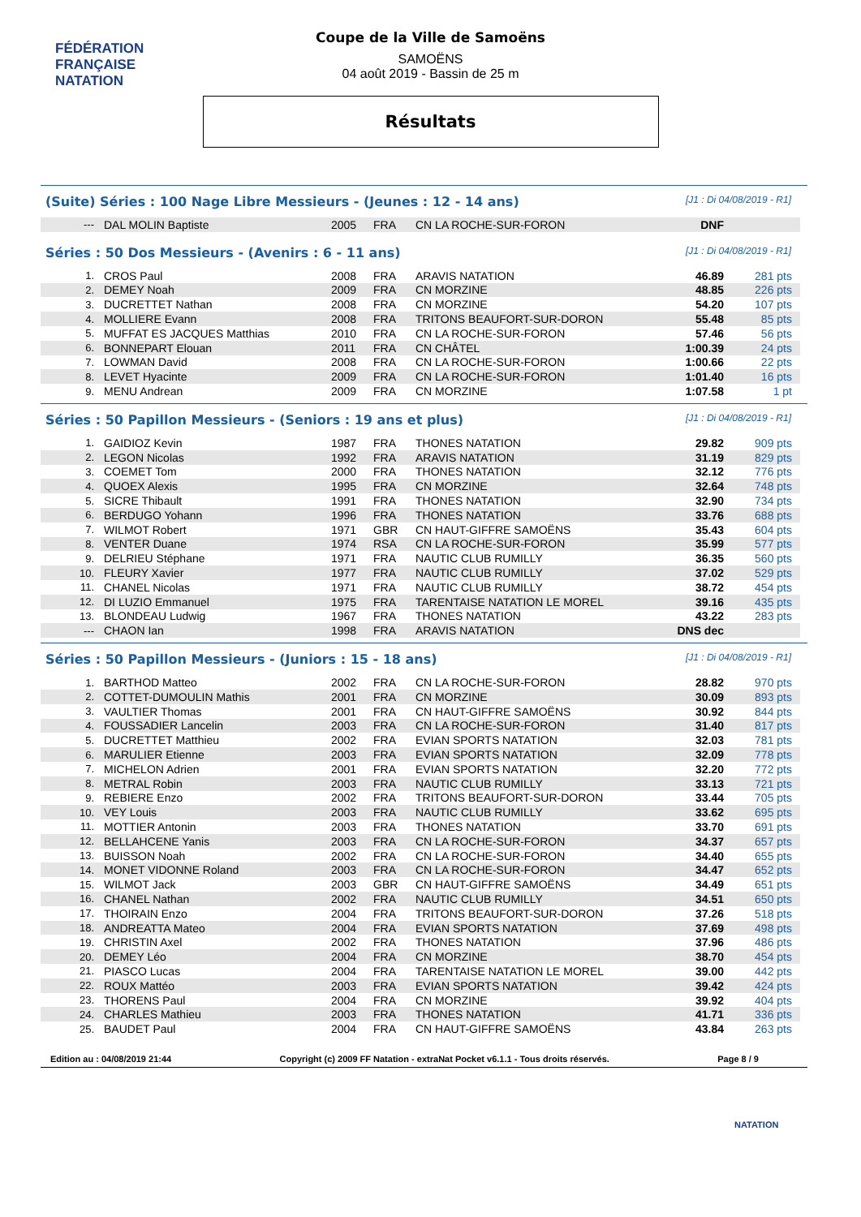FÉDÉRATION FRANÇAISE
NATATION
Coupe de la Ville de Samoëns
SAMOËNS
04 août 2019 - Bassin de 25 m
Résultats
(Suite) Séries : 100 Nage Libre Messieurs - (Jeunes : 12 - 14 ans) [J1 : Di 04/08/2019 - R1]
| --- | DAL MOLIN Baptiste | 2005 | FRA | CN LA ROCHE-SUR-FORON | DNF | |
Séries : 50 Dos Messieurs - (Avenirs : 6 - 11 ans) [J1 : Di 04/08/2019 - R1]
| 1. | CROS Paul | 2008 | FRA | ARAVIS NATATION | 46.89 | 281 pts |
| 2. | DEMEY Noah | 2009 | FRA | CN MORZINE | 48.85 | 226 pts |
| 3. | DUCRETTET Nathan | 2008 | FRA | CN MORZINE | 54.20 | 107 pts |
| 4. | MOLLIERE Evann | 2008 | FRA | TRITONS BEAUFORT-SUR-DORON | 55.48 | 85 pts |
| 5. | MUFFAT ES JACQUES Matthias | 2010 | FRA | CN LA ROCHE-SUR-FORON | 57.46 | 56 pts |
| 6. | BONNEPART Elouan | 2011 | FRA | CN CHÂTEL | 1:00.39 | 24 pts |
| 7. | LOWMAN David | 2008 | FRA | CN LA ROCHE-SUR-FORON | 1:00.66 | 22 pts |
| 8. | LEVET Hyacinte | 2009 | FRA | CN LA ROCHE-SUR-FORON | 1:01.40 | 16 pts |
| 9. | MENU Andrean | 2009 | FRA | CN MORZINE | 1:07.58 | 1 pt |
Séries : 50 Papillon Messieurs - (Seniors : 19 ans et plus) [J1 : Di 04/08/2019 - R1]
| 1. | GAIDIOZ Kevin | 1987 | FRA | THONES NATATION | 29.82 | 909 pts |
| 2. | LEGON Nicolas | 1992 | FRA | ARAVIS NATATION | 31.19 | 829 pts |
| 3. | COEMET Tom | 2000 | FRA | THONES NATATION | 32.12 | 776 pts |
| 4. | QUOEX Alexis | 1995 | FRA | CN MORZINE | 32.64 | 748 pts |
| 5. | SICRE Thibault | 1991 | FRA | THONES NATATION | 32.90 | 734 pts |
| 6. | BERDUGO Yohann | 1996 | FRA | THONES NATATION | 33.76 | 688 pts |
| 7. | WILMOT Robert | 1971 | GBR | CN HAUT-GIFFRE SAMOËNS | 35.43 | 604 pts |
| 8. | VENTER Duane | 1974 | RSA | CN LA ROCHE-SUR-FORON | 35.99 | 577 pts |
| 9. | DELRIEU Stéphane | 1971 | FRA | NAUTIC CLUB RUMILLY | 36.35 | 560 pts |
| 10. | FLEURY Xavier | 1977 | FRA | NAUTIC CLUB RUMILLY | 37.02 | 529 pts |
| 11. | CHANEL Nicolas | 1971 | FRA | NAUTIC CLUB RUMILLY | 38.72 | 454 pts |
| 12. | DI LUZIO Emmanuel | 1975 | FRA | TARENTAISE NATATION LE MOREL | 39.16 | 435 pts |
| 13. | BLONDEAU Ludwig | 1967 | FRA | THONES NATATION | 43.22 | 283 pts |
| --- | CHAON Ian | 1998 | FRA | ARAVIS NATATION | DNS dec | |
Séries : 50 Papillon Messieurs - (Juniors : 15 - 18 ans) [J1 : Di 04/08/2019 - R1]
| 1. | BARTHOD Matteo | 2002 | FRA | CN LA ROCHE-SUR-FORON | 28.82 | 970 pts |
| 2. | COTTET-DUMOULIN Mathis | 2001 | FRA | CN MORZINE | 30.09 | 893 pts |
| 3. | VAULTIER Thomas | 2001 | FRA | CN HAUT-GIFFRE SAMOËNS | 30.92 | 844 pts |
| 4. | FOUSSADIER Lancelin | 2003 | FRA | CN LA ROCHE-SUR-FORON | 31.40 | 817 pts |
| 5. | DUCRETTET Matthieu | 2002 | FRA | EVIAN SPORTS NATATION | 32.03 | 781 pts |
| 6. | MARULIER Etienne | 2003 | FRA | EVIAN SPORTS NATATION | 32.09 | 778 pts |
| 7. | MICHELON Adrien | 2001 | FRA | EVIAN SPORTS NATATION | 32.20 | 772 pts |
| 8. | METRAL Robin | 2003 | FRA | NAUTIC CLUB RUMILLY | 33.13 | 721 pts |
| 9. | REBIERE Enzo | 2002 | FRA | TRITONS BEAUFORT-SUR-DORON | 33.44 | 705 pts |
| 10. | VEY Louis | 2003 | FRA | NAUTIC CLUB RUMILLY | 33.62 | 695 pts |
| 11. | MOTTIER Antonin | 2003 | FRA | THONES NATATION | 33.70 | 691 pts |
| 12. | BELLAHCENE Yanis | 2003 | FRA | CN LA ROCHE-SUR-FORON | 34.37 | 657 pts |
| 13. | BUISSON Noah | 2002 | FRA | CN LA ROCHE-SUR-FORON | 34.40 | 655 pts |
| 14. | MONET VIDONNE Roland | 2003 | FRA | CN LA ROCHE-SUR-FORON | 34.47 | 652 pts |
| 15. | WILMOT Jack | 2003 | GBR | CN HAUT-GIFFRE SAMOËNS | 34.49 | 651 pts |
| 16. | CHANEL Nathan | 2002 | FRA | NAUTIC CLUB RUMILLY | 34.51 | 650 pts |
| 17. | THOIRAIN Enzo | 2004 | FRA | TRITONS BEAUFORT-SUR-DORON | 37.26 | 518 pts |
| 18. | ANDREATTA Mateo | 2004 | FRA | EVIAN SPORTS NATATION | 37.69 | 498 pts |
| 19. | CHRISTIN Axel | 2002 | FRA | THONES NATATION | 37.96 | 486 pts |
| 20. | DEMEY Léo | 2004 | FRA | CN MORZINE | 38.70 | 454 pts |
| 21. | PIASCO Lucas | 2004 | FRA | TARENTAISE NATATION LE MOREL | 39.00 | 442 pts |
| 22. | ROUX Mattéo | 2003 | FRA | EVIAN SPORTS NATATION | 39.42 | 424 pts |
| 23. | THORENS Paul | 2004 | FRA | CN MORZINE | 39.92 | 404 pts |
| 24. | CHARLES Mathieu | 2003 | FRA | THONES NATATION | 41.71 | 336 pts |
| 25. | BAUDET Paul | 2004 | FRA | CN HAUT-GIFFRE SAMOËNS | 43.84 | 263 pts |
Edition au : 04/08/2019 21:44 Copyright (c) 2009 FF Natation - extraNat Pocket v6.1.1 - Tous droits réservés. Page 8 / 9
NATATION